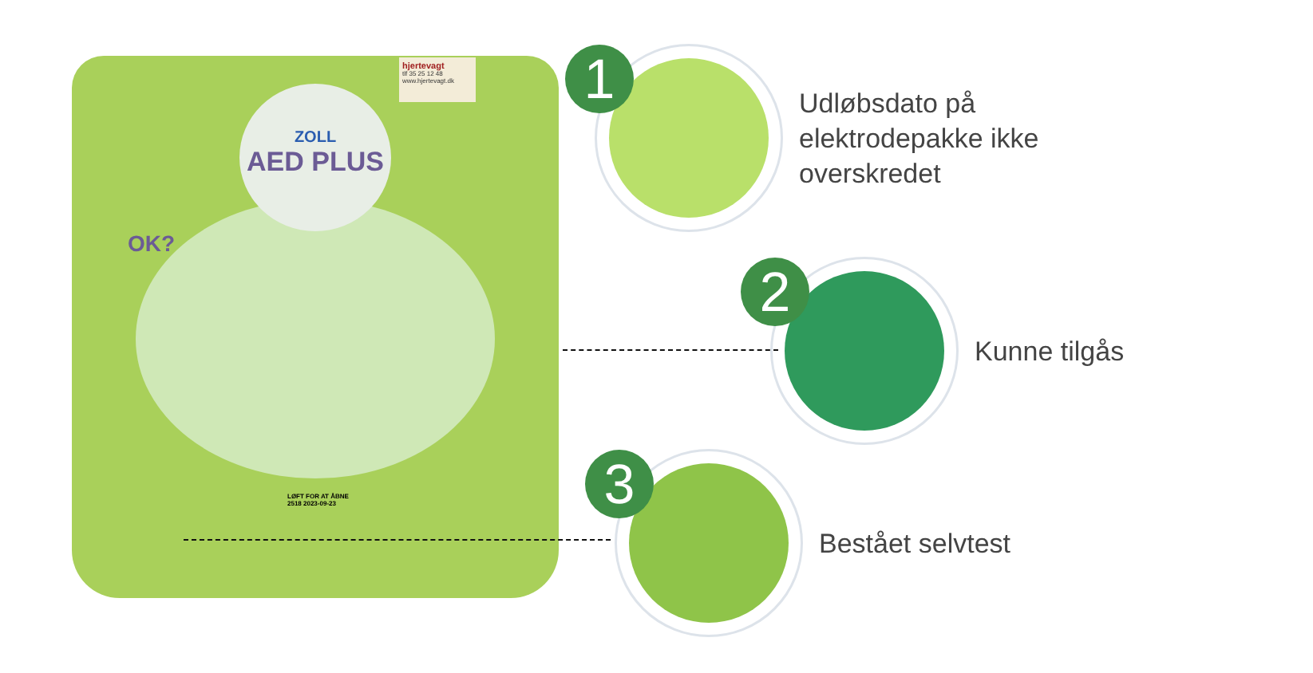ZOLL
AED PLUS
hjertevagt
tlf 35 25 12 48
www.hjertevagt.dk
OK?
LØFT FOR AT ÅBNE
2518 2023-09-23
1
Udløbsdato på
elektrodepakke ikke
overskredet
2
Kunne tilgås
3
Bestået selvtest